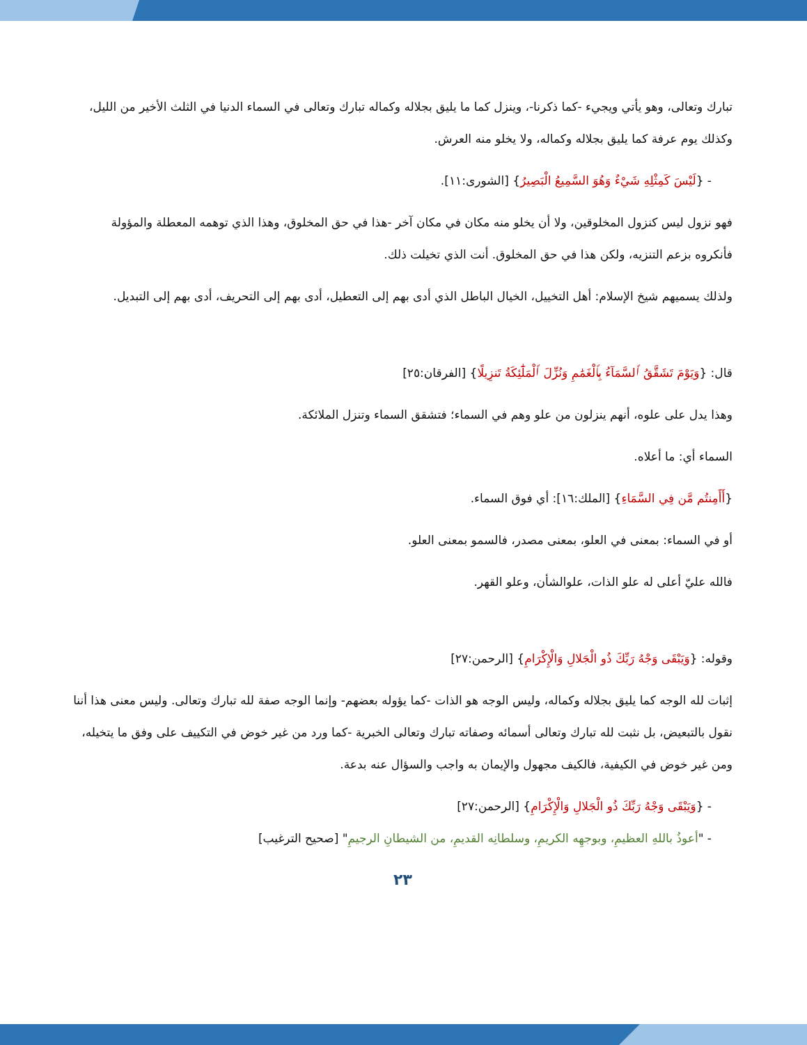تبارك وتعالى، وهو يأتي ويجيء -كما ذكرنا-، وينزل كما ما يليق بجلاله وكماله تبارك وتعالى في السماء الدنيا في الثلث الأخير من الليل، وكذلك يوم عرفة كما يليق بجلاله وكماله، ولا يخلو منه العرش.
- {لَيْسَ كَمِثْلِهِ شَيْءٌ وَهُوَ السَّمِيعُ الْبَصِيرُ} [الشورى:١١].
فهو نزول ليس كنزول المخلوقين، ولا أن يخلو منه مكان في مكان آخر -هذا في حق المخلوق، وهذا الذي توهمه المعطلة والمؤولة فأنكروه بزعم التنزيه، ولكن هذا في حق المخلوق. أنت الذي تخيلت ذلك.
ولذلك يسميهم شيخ الإسلام: أهل التخييل، الخيال الباطل الذي أدى بهم إلى التعطيل، أدى بهم إلى التحريف، أدى بهم إلى التبديل.
قال: {وَيَوْمَ تَشَقَّقُ ٱلسَّمَآءُ بِٱلْغَمَٰمِ وَنُزِّلَ ٱلْمَلَٰٓئِكَةُ تَنزِيلًا} [الفرقان:٢٥]
وهذا يدل على علوه، أنهم ينزلون من علو وهم في السماء؛ فتشقق السماء وتنزل الملائكة.
السماء أي: ما أعلاه.
{أَأَمِنتُم مَّن فِي السَّمَاءِ} [الملك:١٦]: أي فوق السماء.
أو في السماء: بمعنى في العلو، بمعنى مصدر، فالسمو بمعنى العلو.
فالله عليّ أعلى له علو الذات، علوالشأن، وعلو القهر.
وقوله: {وَيَبْقَى وَجْهُ رَبِّكَ ذُو الْجَلالِ وَالْإِكْرَامِ} [الرحمن:٢٧]
إثبات لله الوجه كما يليق بجلاله وكماله، وليس الوجه هو الذات -كما يؤوله بعضهم- وإنما الوجه صفة لله تبارك وتعالى. وليس معنى هذا أننا نقول بالتبعيض، بل نثبت لله تبارك وتعالى أسمائه وصفاته تبارك وتعالى الخبرية -كما ورد من غير خوض في التكييف على وفق ما يتخيله، ومن غير خوض في الكيفية، فالكيف مجهول والإيمان به واجب والسؤال عنه بدعة.
- {وَيَبْقَى وَجْهُ رَبِّكَ ذُو الْجَلالِ وَالْإِكْرَامِ} [الرحمن:٢٧]
- "أعوذُ باللهِ العظيمِ، وبوجهِه الكريمِ، وسلطانِه القديمِ، من الشيطانِ الرجيمِ" [صحيح الترغيب]
٢٣